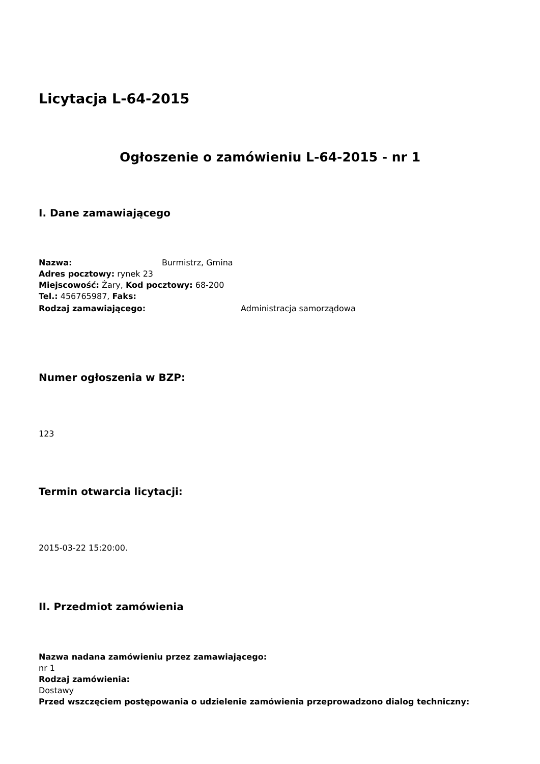Licytacja L-64-2015
Ogłoszenie o zamówieniu L-64-2015 - nr 1
I. Dane zamawiającego
Nazwa: Burmistrz, Gmina
Adres pocztowy: rynek 23
Miejscowość: Żary, Kod pocztowy: 68-200
Tel.: 456765987, Faks:
Rodzaj zamawiającego: Administracja samorządowa
Numer ogłoszenia w BZP:
123
Termin otwarcia licytacji:
2015-03-22 15:20:00.
II. Przedmiot zamówienia
Nazwa nadana zamówieniu przez zamawiającego:
nr 1
Rodzaj zamówienia:
Dostawy
Przed wszczęciem postępowania o udzielenie zamówienia przeprowadzono dialog techniczny: